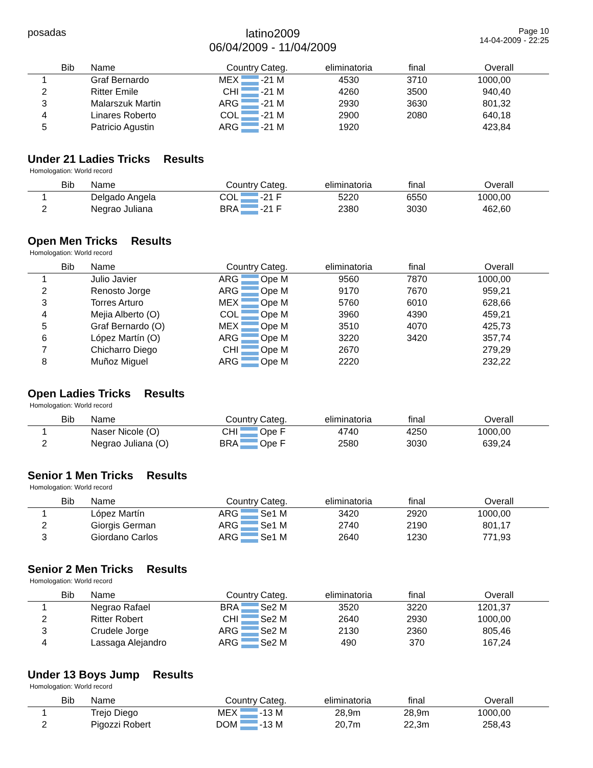posadas
latino2009
06/04/2009 - 11/04/2009
Page 10
14-04-2009 - 22:25
| | Bib | Name | Country | Categ. | eliminatoria | final | Overall |
| --- | --- | --- | --- | --- | --- | --- | --- |
| 1 | | Graf Bernardo | MEX | -21 M | 4530 | 3710 | 1000,00 |
| 2 | | Ritter Emile | CHI | -21 M | 4260 | 3500 | 940,40 |
| 3 | | Malarszuk Martin | ARG | -21 M | 2930 | 3630 | 801,32 |
| 4 | | Linares Roberto | COL | -21 M | 2900 | 2080 | 640,18 |
| 5 | | Patricio Agustin | ARG | -21 M | 1920 | | 423,84 |
Under 21 Ladies Tricks Results
Homologation: World record
| | Bib | Name | Country | Categ. | eliminatoria | final | Overall |
| --- | --- | --- | --- | --- | --- | --- | --- |
| 1 | | Delgado Angela | COL | -21 F | 5220 | 6550 | 1000,00 |
| 2 | | Negrao Juliana | BRA | -21 F | 2380 | 3030 | 462,60 |
Open Men Tricks Results
Homologation: World record
| | Bib | Name | Country | Categ. | eliminatoria | final | Overall |
| --- | --- | --- | --- | --- | --- | --- | --- |
| 1 | | Julio Javier | ARG | Ope M | 9560 | 7870 | 1000,00 |
| 2 | | Renosto Jorge | ARG | Ope M | 9170 | 7670 | 959,21 |
| 3 | | Torres Arturo | MEX | Ope M | 5760 | 6010 | 628,66 |
| 4 | | Mejia Alberto (O) | COL | Ope M | 3960 | 4390 | 459,21 |
| 5 | | Graf Bernardo (O) | MEX | Ope M | 3510 | 4070 | 425,73 |
| 6 | | López Martín (O) | ARG | Ope M | 3220 | 3420 | 357,74 |
| 7 | | Chicharro Diego | CHI | Ope M | 2670 | | 279,29 |
| 8 | | Muñoz Miguel | ARG | Ope M | 2220 | | 232,22 |
Open Ladies Tricks Results
Homologation: World record
| | Bib | Name | Country | Categ. | eliminatoria | final | Overall |
| --- | --- | --- | --- | --- | --- | --- | --- |
| 1 | | Naser Nicole (O) | CHI | Ope F | 4740 | 4250 | 1000,00 |
| 2 | | Negrao Juliana (O) | BRA | Ope F | 2580 | 3030 | 639,24 |
Senior 1 Men Tricks Results
Homologation: World record
| | Bib | Name | Country | Categ. | eliminatoria | final | Overall |
| --- | --- | --- | --- | --- | --- | --- | --- |
| 1 | | López Martín | ARG | Se1 M | 3420 | 2920 | 1000,00 |
| 2 | | Giorgis German | ARG | Se1 M | 2740 | 2190 | 801,17 |
| 3 | | Giordano Carlos | ARG | Se1 M | 2640 | 1230 | 771,93 |
Senior 2 Men Tricks Results
Homologation: World record
| | Bib | Name | Country | Categ. | eliminatoria | final | Overall |
| --- | --- | --- | --- | --- | --- | --- | --- |
| 1 | | Negrao Rafael | BRA | Se2 M | 3520 | 3220 | 1201,37 |
| 2 | | Ritter Robert | CHI | Se2 M | 2640 | 2930 | 1000,00 |
| 3 | | Crudele Jorge | ARG | Se2 M | 2130 | 2360 | 805,46 |
| 4 | | Lassaga Alejandro | ARG | Se2 M | 490 | 370 | 167,24 |
Under 13 Boys Jump Results
Homologation: World record
| | Bib | Name | Country | Categ. | eliminatoria | final | Overall |
| --- | --- | --- | --- | --- | --- | --- | --- |
| 1 | | Trejo Diego | MEX | -13 M | 28,9m | 28,9m | 1000,00 |
| 2 | | Pigozzi Robert | DOM | -13 M | 20,7m | 22,3m | 258,43 |